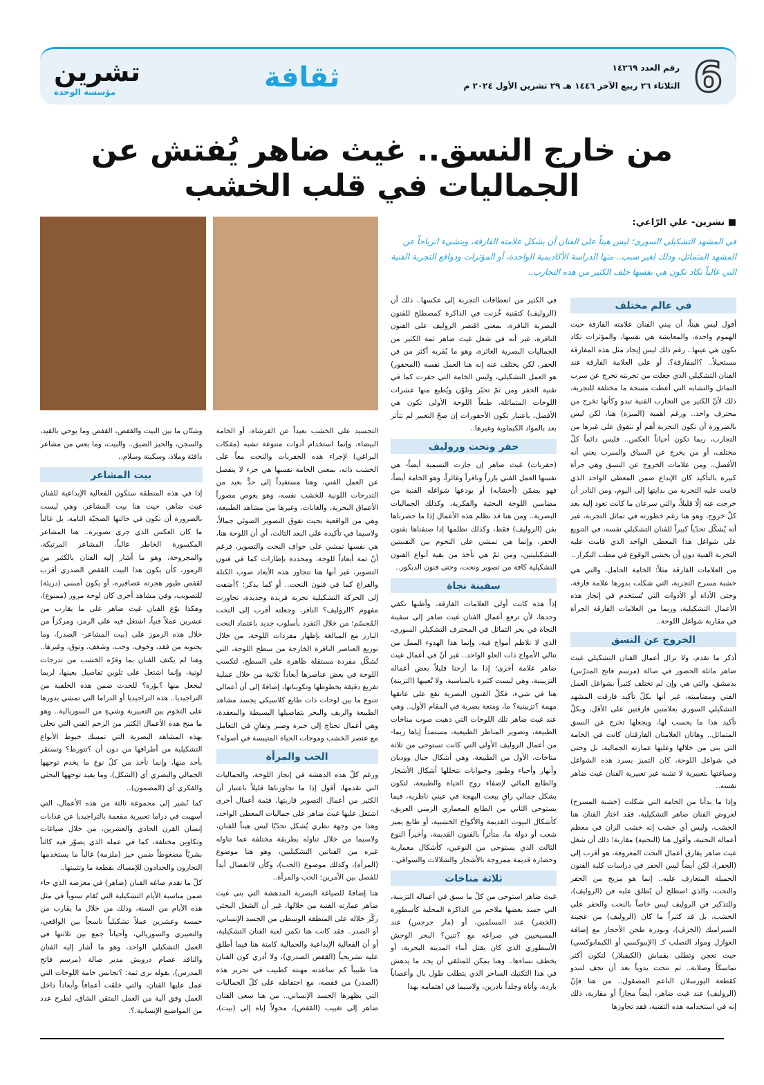6
رقم العدد ١٤٢٦٩
الثلاثاء ٢٦ ربيع الآخر ١٤٤٦ هـ ٢٩ تشرين الأول ٢٠٢٤ م
ثقافة تشرين
مؤسسة الوحدة
من خارج النسق.. غيث ضاهر يُفتش عن الجماليات في قلب الخشب
■ تشرين- علي الرّاعي:
في المشهد التشكيلي السوري؛ ليس هيناً على الفنان أن يشكل علامته الفارقة، وينشيء انزياحاً عن المشهد المتماثل، وذلك لغير سبب.. منها الدراسة الأكاديمية الواحدة، أو المؤثرات ودوافع التجربة الفنية التي غالباً تكاد تكون هي نفسها خلف الكثير من هذه التجارب..
في عالم مختلف
أقول ليس هيناً، أن يبني الفنان علامته الفارقة حيث الهموم واحدة، والمعايشة هي نفسها، والمؤثرات تكاد تكون هي عينها.. رغم ذلك ليس إيجاد مثل هذه المفارقة مستحيلاً.. ؟المفارقة؟، أو على العلامة الفارقة عند الفنان التشكيلي الذي جعلت من تجربته تخرج عن سرب التماثل والتشابه التي أعطت مسحة ما مختلفة للتجربة، ذلك لأنّ الكثير من التجارب الفنية تبدو وكأنها تخرج من محترف واحد.. ورغم أهمية (الميزة) هنا، لكن ليس بالضرورة أن تكون التجربة أهم أو تتفوق على غيرها من التجارب، ربما تكون أحياناً العكس.. فليس دائماً كلّ مختلف، أو من يخرج عن السياق والسرب يعني أنه الأفضل.. ومن علامات الخروج عن النسق وهي جرأة كبيرة بالتأكيد كان الإبداع ضمن المعطى الواحد الذي قامت عليه التجربة من بدايتها إلى اليوم، ومن النادر أن خرجت عنه إلّا قليلاً، والتي سرعان ما كانت تعود إليه بعد كلّ خروج، وهو هنا رغم خطورته في تماثل التجربة، غير أنه يُشكّل تحدّياً كبيراً للفنان التشكيلي نفسه، في التنويع على شواغل هذا المعطى الواحد الذي قامت عليه التجربة الفنية دون أن يخشى الوقوع في مطب التكرار..
من العلامات الفارقة مثلاً: الخامة الحامل، والتي هي خشبة مسرح التجربة، التي شكلت بدورها علامة فارقة، وحتى الأداة أو الأدوات التي تُستخدم في إنجاز هذه الأعمال التشكيلية، وربما من العلامات الفارقة الجرأة في مقاربة شواغل اللوحة..
الخروج عن النسق
أذكر ما تقدم، ولا تزال أعمال الفنان التشكيلي غيث ضاهر ماثلة الحضور في صالة (مرسم فاتح المدرّس) بدمشق، والتي هي وإن لم تختلف كثيراً بشواغل العمل الفني ومضامينه، غير أنها بكلّ تأكيد فارقت المشهد التشكيلي السوري بعلامتين فارقتين على الأقل، وبكلّ تأكيد هذا ما يحسب لها، ويجعلها تخرج عن النسق المتماثل.. وهاتان العلامتان الفارقتان كانت في الخامة التي بنى من خلالها وعليها عمارته الجمالية، بل وحتى في شواغل اللوحة، كان التميز بسرد هذه الشواغل وصياغتها بتعبيرية لا تشبه غير تعبيرية الفنان غيث ضاهر نفسه..
وإذا ما بدأنا من الخامة التي شكلت (خشبة المسرح) لعروض الفنان ضاهر التشكيلية، فقد اختار الفنان هنا الخشب، وليس أي خشب إنه خشب الزان في معظم أعماله النحتية، وأقول هنا (النحتية) مقاربة؛ ذلك أن شغل غيث ضاهر يفارق أعمال النحت المعروفة، هو أقرب إلى (الحفر)، لكن أيضاً ليس الحفر في دراسات كلية الفنون الجميلة المتعارف عليه.. إنما هو مزيج من الحفر والنحت، والذي اصطلح أن يُطلق عليه فن (الروليف)، وللتذكير فن الروليف ليس خاصاً بالنحت والحفر على الخشب، بل قد كثيراً ما كان (الروليف) من عجينة السيراميك (الخزف)، وبودرة طحن الأحجار مع إضافة العوازل ومواد التصلب كـ (الإيبوكسي أو الكيمابوكسي) حيث تعجن وتطلى بقماش (الكيفيلار) لتكون أكثر تماسكاً وصلابة.. ثم تنحت يدوياً بعد أن تجف لتبدو كقطعة البورسلان الناعم المصقول.. من هنا فإنّ (الروليف) عند غيث ضاهر، أيضاً مجازاً أو مقاربة، ذلك إنه في استخدامه هذه التقنية، فقد تجاوزها
في الكثير من انعطافات التجربة إلى عكسها.. ذلك أن (الروليف) كتقنية خُزنت في الذاكرة كمصطلح للفنون البصرية النافرة، بمعنى اقتصر الروليف على الفنون النافرة، غير أنه في شغل غيث ضاهر ثمة الكثير من الجماليات البصرية الغائرة، وهو ما يُقربه أكثر من فن الحفر، لكن يختلف عنه إنه هنا العمل نفسه (المحفور) هو العمل التشكيلي، وليس الخامة التي حفرت كما في تقنية الحفر ومن ثمّ تحبّر وتلوّن ويُطبع منها عشرات اللوحات المتماثلة، طبعاً اللوحة الأولى تكون هي الأفضل، باعتبار تكون الأحفورات إن صحّ التعبير لم تتأثر بعد بالمواد الكيماوية وغيرها..
حفر ونحت وروليف
(حفريات) غيث ضاهر إن جازت التسمية أيضاً- هي نفسها العمل الفني بارزاً ونافراً وغائراً، وهو الخامة أيضاً، فهو يضمّن (أخشابه) أو يودعها شواغله الفنية من مضامين اللوحة البحثية والفكرية، وكذلك الجماليات البصرية.. ومن هنا قد نظلم هذه الأعمال إذا ما حصرناها بفن (الروليف) فقط، وكذلك نظلمها إذا صنفناها بفنون الحفر، وإنما هي تمشي على التخوم بين التقنيتين التشكيليتين، ومن ثمّ هي تأخذ من بقية أنواع الفنون التشكيلية كافة من تصوير ونحت، وحتى فنون الديكور..
سفينة نجاة
إذاً هذه كانت أولى العلامات الفارقة، وأظنها تكفي وحدها، لأن ترفع أعمال الفنان غيث ضاهر إلى سفينة النجاة في بحر التماثل في المحترف التشكيلي السوري، الذي لا تلاطم أمواج فيه، وإنما هذا الهدوء الممل من تتالي الأمواج ذات العلو الواحد.. غير أنّ في أعمال غيث ضاهر علامة أخرى؛ إذا ما أزحنا قليلاً بعض أعماله التزيينية، وهي ليست كثيرة بالمناسبة، ولا تُعيبها (التزينة) هنا في شيء، فكلّ الفنون البصرية تقع على عاتقها مهمة ؟تزيينية؟ ما، ومتعة بصرية في المقام الأول.. وهي عند غيث ضاهر تلك اللوحات التي ذهبت صوب مناخات الطبيعة، وتصوير المناظر الطبيعية، مستمداً إياها ربما- من أعمال الروليف الأولى التي كانت تستوحى من ثلاثة مناخات، الأول من الطبيعة، وهي أشكال جبال ووديان وأنهار وأحياء وطيور وحيوانات تتخللها أشكال الأشجار والطابع المائي لإضفاء روح الحياة والطبيعة، لتكون بشكل جمالي راقٍ يبعث البهجة في عيني ناظريه، فيما يستوحى الثاني من الطابع المعماري الزمني العريق، كأشكال البيوت القديمة والأكواخ الخشبية، أو طابع يميز شعب أو دولة ما، متأثراً بالفنون القديمة، وأخيراً النوع الثالث الذي يستوحى من النوعين، كأشكال معمارية وحضارة قديمة ممزوجة بالأشجار والشلالات والسواقي..
ثلاثة مناخات
غيث ضاهر استوحى من كلّ ما سبق في أعماله التزينية، التي جسد بعضها ملاحم من الذاكرة المحلية كأسطورة (الخضر) عند المسلمين، أو (مار جرجس) عند المسيحيين في صراعه مع ؟تنين؟ البحر الوحش الأسطوري الذي كان يقتل أبناء المدينة البحرية، أو يخطف نساءها.. وهنا يمكن للمتلقي أن يجد ما يدهش في هذا التكنيك الساحر الذي يتطلب طول بال وأعصاباً باردة، وأناة وجلداً نادرين، ولاسيما في اهتمامه بهذا
التجسيد على الخشب بعيداً عن الفرشاة، أو الخامة البيضاء، وإنما استخدام أدوات متنوعة تشبه (مفكات البراغي) لإجراء هذه الحفريات والنحت معاً على الخشب ذاته، بمعنى الخامة نفسها هي جزء لا ينفصل عن العمل الفني، وهنا مستفيداً إلى حدٍّ بعيد من التدرجات اللونية للخشب نفسه، وهو يغوص مصوراً الأعماق البحرية، والغابات، وغيرها من مشاهد الطبيعة، وهي من الواقعية بحيث تفوق التصوير الضوئي جمالاً، ولاسيما في تأكيده على البعد الثالث، أي أن اللوحة هنا، هي نفسها تمشي على حواف النحت والتصوير، فرغم أنّ ثمة أبعاداً للوحة، ومحددة بإطارات كما في فنون التصوير، غير أنها هنا تتجاوز هذه الأبعاد صوب الكتلة والفراغ كما في فنون النحت.. أو كما يذكر: ؟أضفت إلى الحركة التشكيلية تجربة فريدة وجديدة، تجاوزت مفهوم ؟الروليف؟ النافر، وجعلته أقرب إلى النحت المُجسّم؛ من خلال التفرد بأسلوب جديد باعتماد النحت البارز مع المبالغة بإظهار مفردات اللوحة، من خلال توزيع العناصر النافرة الخارجة من سطح اللوحة، التي تُشكّل مفردة مستقلة ظاهرة على السطح، لتكسب اللوحة في بعض عناصرها أبعاداً ثلاثية من خلال عملية تفريغ دقيقة بخطوطها وتكويناتها، إضافةً إلى أن أعمالي تتنوع ما بين لوحات ذات طابع كلاسيكي يجسد مشاهد الطبيعة والريف والبحر بتفاصيلها البسيطة والمعقدة، وهي أعمال تحتاج إلى خبرة وصبر وتفانٍ في التعامل مع عنصر الخشب وموجات الحياة المتيبسة في أصوله؟
الحب والمرأة
ورغم كلّ هذه الدهشة في إنجاز اللوحة، والجماليات التي تقدمها، أقول إذا ما تجاوزناها قليلاً باعتبار أن الكثير من أعمال التصوير قاربتها، فثمة أعمال أخرى اشتغل عليها غيث ضاهر على جماليات المعطى الواحد، وهذا من وجهة نظري يُشكل تحدّيًا ليس هيناً للفنان، ولاسيما من خلال تناوله بطريقة مختلفة عما تناوله غيره من الفنانين التشكيليين، وهو هنا موضوع (المرأة)، وكذلك موضوع (الحب)، وكأن لاانفصال أبداً للفصل بين الأمرين: الحب والمرأة..
هنا إضافةً للصياغة البصرية المدهشة التي بنى غيث ضاهر عمارته الفنية من خلالها، غير أن الشغل البحثي ركّز خلاله على المنطقة الوسطى من الجسد الإنساني، أو الصدر.. فقد كانت هنا تكمن لعبة الفنان التشكيلية، أو أن الفعالية الإبداعية والجمالية كامنة هنا فيما أطلق عليه تشريحياً (القفص الصدري)، ولا أدري كون الفنان هنا طبيباً كم ساعدته مهنته كطبيب في تحرير هذه (الصدر) من قفصه، مع احتفاظه على كلّ الجماليات التي يظهرها الجسد الإنساني.. من هنا سعى الفنان ضاهر إلى تغييب (القفص)، محولاً إياه إلى (بيت)، وشتّان ما بين البيت والقفص، القفص وما يوحي بالقيد، والسجن، والحيز الضيق.. والبيت، وما يعني من مشاعر دافئة وملاذ، وسكينة وسلام..
بيت المشاعر
إذا في هذه المنطقة ستكون الفعالية الإبداعية للفنان غيث ضاهر، حيث هنا بيت المشاعر، وهي ليست بالضرورة أن تكون في حالتها الصحيّة التامة، بل غالباً ما كان العكس الذي جرى تصويره.. هنا المشاعر المكسورة الخاطر غالباً، المشاعر المرتبكة، والمجروحة، وهو ما أشار إليه الفنان بالكثير من الرموز، كأن يكون هذا البيت القفص الصدري أقرب لقفص طيور هجرته عصافيره، أو يكون أمسى (دريئة) للتصويب، وفي مشاهد أخرى كان لوحة مرور (ممنوع)، وهكذا نوّع الفنان غيث ضاهر على ما يقارب من عشرين عملاً فنياً، اشتغل فيه على الرمز، ومركزاً من خلال هذه الرموز على (بيت المشاعر- الصدر)، وما يحتويه من فقد، وخوف، وحب، وشغف، وتوق، وغيرها.. وهنا لم يكتف الفنان بما وفرّه الخشب من تدرجات لونية، وإنما اشتغل على تلوين تفاصيل بعينها، لربما ليجعل منها ؟بؤرة؟ للحدث ضمن هذه الخلفية من التراجيديا.. هذه التراجيديا أو الدراما التي تمشي بدورها على التخوم بين التعبيرية وشيءٍ من السوريالية.. وهو ما منح هذه الأعمال الكثير من الزخم الفني التي تجلى بهذه المشاهد البصرية التي تمسك خيوط الأنواع التشكيلية من أطرافها من دون أن ؟تتورط؟ وتستقر بأحد منها، وإنما تأخذ من كلّ نوع ما يخدم توجهها الجمالي والبصري أي (الشكل)، وما يفيد توجهها البحثي والفكري أي (المضمون)..
كما نُشير إلى مجموعة ثالثة من هذه الأعمال، التي أسهبت في دراما تعبيرية مفعمة بالتراجيديا عن عذابات إنسان القرن الحادي والعشرين، من خلال صياغات وتكاوين مختلفة، كما في عمله الذي يصوّر فيه كائناً بشريّاً مضغوطاً ضمن حيز (ملزمة) غالباً ما يستخدمها النجارون والحدادون للإمساك بقطعة ما وتثبيتها..
كلّ ما تقدم صاغه الفنان (ضاهر) في معرضه الذي جاء ضمن مناسبة الأيام التشكيلية التي تُقام سنوياً في مثل هذه الأيام من السنة، وذلك من خلال ما يقارب من خمسة وعشرين عملاً تشكيلياً ناسجاً بين الواقعي، والتعبيري والسوريالي، وأحياناً جمع بين ثلاثتها في العمل التشكيلي الواحد، وهو ما أشار إليه الفنان والناقد عصام درويش مدير صالة (مرسم فاتح المدرس)، بقوله نرى ثمة: ؟تجانس خامة اللوحات التي عمل عليها الفنان، والتي خلقت أعماقاً وأبعاداً داخل العمل وفق آلية من العمل المتقن الشاق، لطرح عدد من المواضيع الإنسانية.؟.